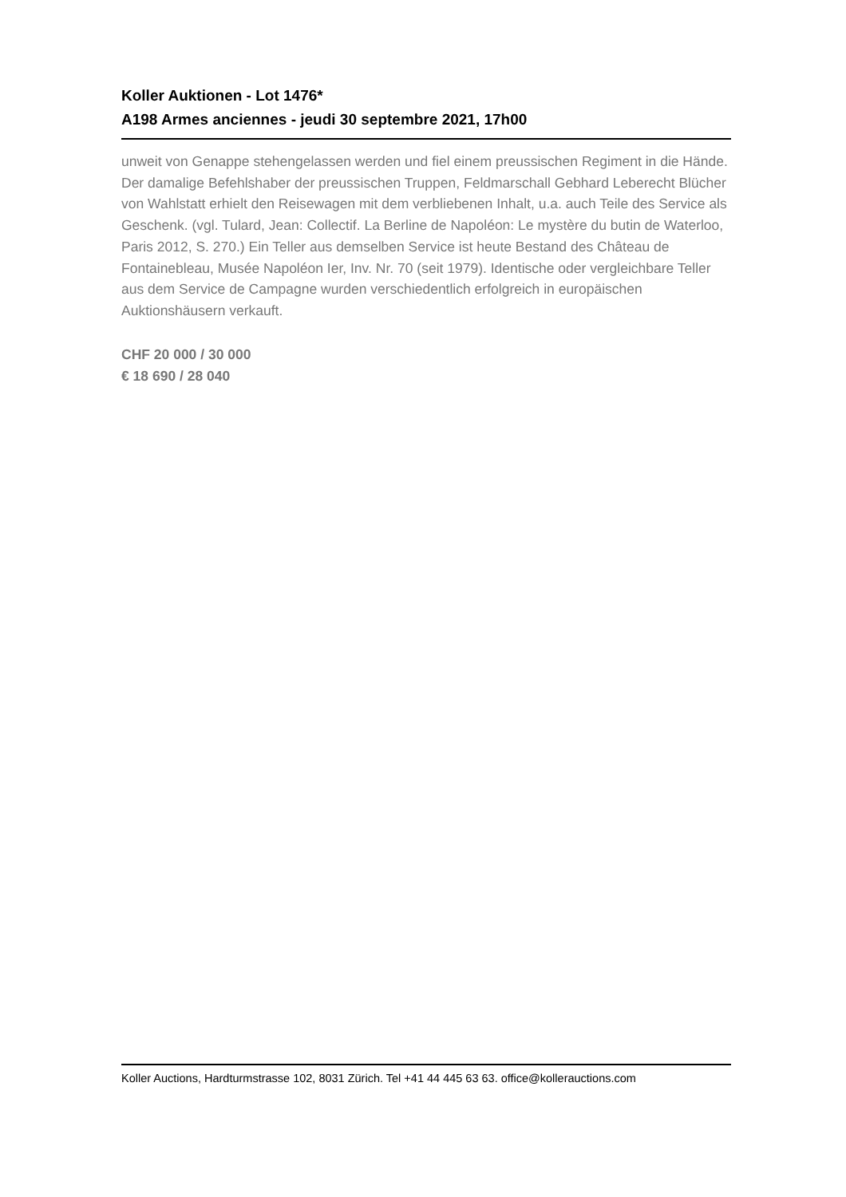Koller Auktionen - Lot 1476*
A198 Armes anciennes - jeudi 30 septembre 2021, 17h00
unweit von Genappe stehengelassen werden und fiel einem preussischen Regiment in die Hände. Der damalige Befehlshaber der preussischen Truppen, Feldmarschall Gebhard Leberecht Blücher von Wahlstatt erhielt den Reisewagen mit dem verbliebenen Inhalt, u.a. auch Teile des Service als Geschenk. (vgl. Tulard, Jean: Collectif. La Berline de Napoléon: Le mystère du butin de Waterloo, Paris 2012, S. 270.) Ein Teller aus demselben Service ist heute Bestand des Château de Fontainebleau, Musée Napoléon Ier, Inv. Nr. 70 (seit 1979). Identische oder vergleichbare Teller aus dem Service de Campagne wurden verschiedentlich erfolgreich in europäischen Auktionshäusern verkauft.
CHF 20 000 / 30 000
€ 18 690 / 28 040
Koller Auctions, Hardturmstrasse 102, 8031 Zürich. Tel +41 44 445 63 63. office@kollerauctions.com